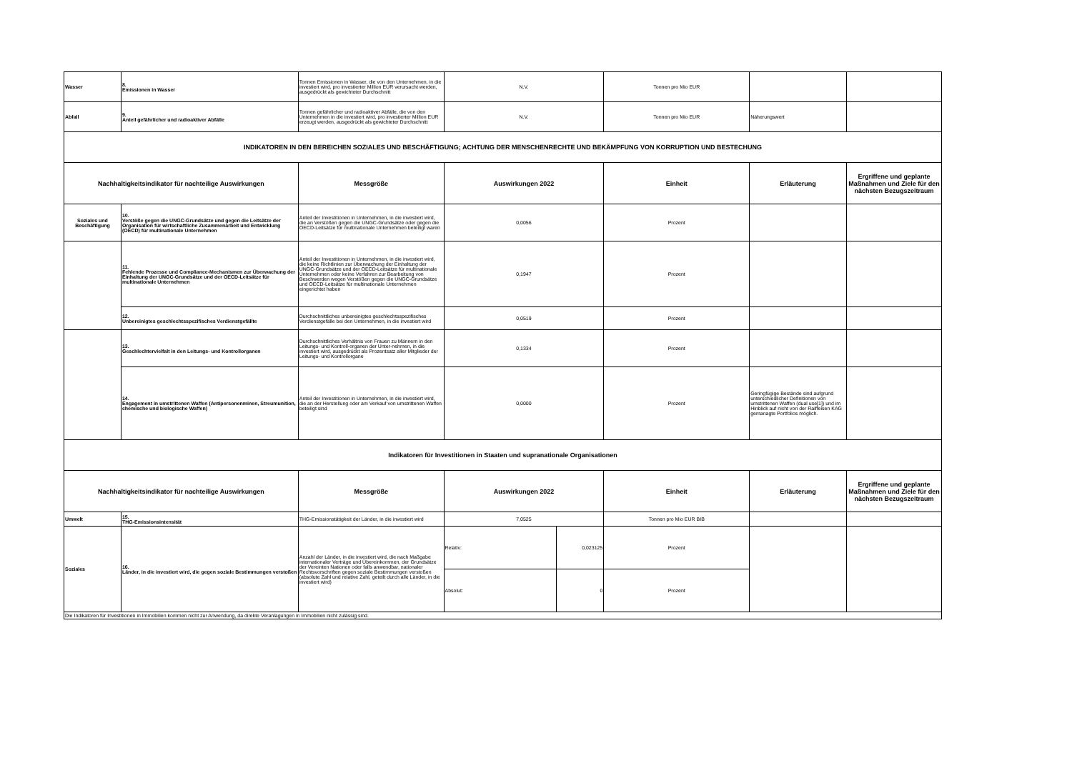| Wasser | 8. Emissionen in Wasser | Tonnen Emissionen in Wasser, die von den Unternehmen, in die investiert wird, pro investierter Million EUR verursacht werden, ausgedrückt als gewichteter Durchschnitt | N.V. | | Tonnen pro Mio EUR | | |
| Abfall | 9. Anteil gefährlicher und radioaktiver Abfälle | Tonnen gefährlicher und radioaktiver Abfälle, die von den Unternehmen in die investiert wird, pro investierter Million EUR erzeugt werden, ausgedrückt als gewichteter Durchschnitt | N.V. | | Tonnen pro Mio EUR | Näherungswert | |
| INDIKATOREN IN DEN BEREICHEN SOZIALES UND BESCHÄFTIGUNG; ACHTUNG DER MENSCHENRECHTE UND BEKÄMPFUNG VON KORRUPTION UND BESTECHUNG | | | | | | | |
| Nachhaltigkeitsindikator für nachteilige Auswirkungen | | Messgröße | Auswirkungen 2022 | | Einheit | Erläuterung | Ergriffene und geplante Maßnahmen und Ziele für den nächsten Bezugszeitraum |
| Soziales und Beschäftigung | 10. Verstöße gegen die UNGC-Grundsätze und gegen die Leitsätze der Organisation für wirtschaftliche Zusammenarbeit und Entwicklung (OECD) für multinationale Unternehmen | Anteil der Investitionen in Unternehmen, in die investiert wird, die an Verstößen gegen die UNGC-Grundsätze oder gegen die OECD-Leitsätze für multinationale Unternehmen beteiligt waren | 0,0056 | | Prozent | | |
| | 11. Fehlende Prozesse und Compliance-Mechanismen zur Überwachung der Einhaltung der UNGC-Grundsätze und der OECD-Leitsätze für multinationale Unternehmen | Anteil der Investitionen in Unternehmen, in die investiert wird, die keine Richtlinien zur Überwachung der Einhaltung der UNGC-Grundsätze und der OECD-Leitsätze für multinationale Unternehmen oder keine Verfahren zur Bearbeitung von Beschwerden wegen Verstößen gegen die UNGC-Grundsätze und OECD-Leitsätze für multinationale Unternehmen eingerichtet haben | 0,1947 | | Prozent | | |
| | 12. Unbereinigtes geschlechtsspezifisches Verdienstgefällte | Durchschnittliches unbereinigtes geschlechtsspezifisches Verdienstgefälle bei den Unternehmen, in die investiert wird | 0,0519 | | Prozent | | |
| | 13. Geschlechtervielfalt in den Leitungs- und Kontrollorganen | Durchschnittliches Verhältnis von Frauen zu Männern in den Leitungs- und Kontroll-organen der Unter-nehmen, in die investiert wird, ausgedrückt als Prozentsatz aller Mitglieder der Leitungs- und Kontrollorgane | 0,1334 | | Prozent | | |
| | 14. Engagement in umstrittenen Waffen (Antipersonenminen, Streumunition, chemische und biologische Waffen) | Anteil der Investitionen in Unternehmen, in die investiert wird, die an der Herstellung oder am Verkauf von umstrittenen Waffen beteiligt sind | 0,0000 | | Prozent | Geringfügige Bestände sind aufgrund unterschiedlicher Definitionen von umstrittenen Waffen (dual use[1]) und im Hinblick auf nicht von der Raiffeisen KAG gemanagte Portfolios möglich. | |
| Indikatoren für Investitionen in Staaten und supranationale Organisationen | | | | | | | |
| Nachhaltigkeitsindikator für nachteilige Auswirkungen | | Messgröße | Auswirkungen 2022 | | Einheit | Erläuterung | Ergriffene und geplante Maßnahmen und Ziele für den nächsten Bezugszeitraum |
| Umwelt | 15. THG-Emissionsintensität | THG-Emissionstätigkeit der Länder, in die investiert wird | 7,0525 | | Tonnen pro Mio EUR BIB | | |
| Soziales | 16. Länder, in die investiert wird, die gegen soziale Bestimmungen verstoßen | Anzahl der Länder, in die investiert wird, die nach Maßgabe internationaler Verträge und Übereinkommen, der Grundsätze der Vereinten Nationen oder falls anwendbar, nationaler Rechtsvorschriften gegen soziale Bestimmungen verstoßen (absolute Zahl und relative Zahl, geteilt durch alle Länder, in die investiert wird) | Relativ: | 0,023125 | Prozent | | |
| | | | Absolut: | 0 | Prozent | | |
| Die Indikatoren für Investitionen in Immobilien kommen nicht zur Anwendung, da direkte Veranlagungen in Immobilien nicht zulässig sind. | | | | | | | |